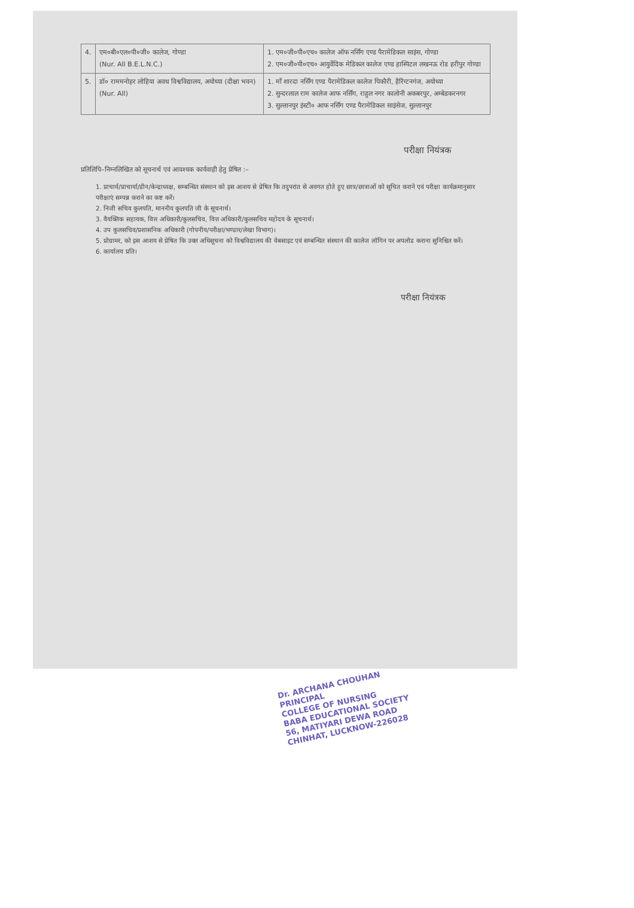| 4. | एम०बी०एल०पी०जी० कालेज, गोण्डा (Nur. All B.E.L.N.C.) | 1. एम०जी०पी०एच० कालेज ऑफ नर्सिंग एण्ड पैरामेडिकल साइंस, गोण्डा 2. एम०जी०पी०एच० आयुर्वेदिक मेडिकल कालेज एण्ड हास्पिटल लखनऊ रोड हरीपुर गोण्डा |
| 5. | डॉ० राममनोहर लोहिया अवध विश्वविद्यालय, अयोध्या (दीक्षा भवन) (Nur. All) | 1. माँ शारदा नर्सिंग एण्ड पैरामेडिकल कालेज पिकौरी, हैरिंग्टनगंज, अयोध्या 2. सुन्दरलाल राम कालेज आफ नर्सिंग, राहुल नगर कालोनी अकबरपुर, अम्बेडकरनगर 3. सुल्तानपुर इंस्टी० आफ नर्सिंग एण्ड पैरामेडिकल साइंसेज, सुल्तानपुर |
परीक्षा नियंत्रक
प्रतिलिपि–निम्नलिखित को सूचनार्थ एवं आवश्यक कार्यवाही हेतु प्रेषित :–
1. प्राचार्य/प्राचार्या/डीन/केन्द्राध्यक्ष, सम्बन्धित संस्थान को इस आशय से प्रेषित कि तदुपरांत से अवगत होते हुए छात्र/छात्राओं को सूचित कराने एवं परीक्षा कार्यक्रमानुसार परीक्षाएं सम्पन्न कराने का कष्ट करें।
2. निजी सचिव कुलपति, माननीय कुलपति जी के सूचनार्थ।
3. वैयक्तिक सहायक, वित्त अधिकारी/कुलसचिव, वित्त अधिकारी/कुलसचिव महोदय के सूचनार्थ।
4. उप कुलसचिव/प्रशासनिक अधिकारी (गोपनीय/परीक्षा/भण्डार/लेखा विभाग)।
5. प्रोग्रामर, को इस आशय से प्रेषित कि उक्त अधिसूचना को विश्वविद्यालय की वेबसाइट एवं सम्बन्धित संस्थान की कालेज लॉगिन पर अपलोड कराना सुनिश्चित करें।
6. कार्यालय प्रति।
परीक्षा नियंत्रक
Dr. ARCHANA CHOUHAN
PRINCIPAL
COLLEGE OF NURSING
BABA EDUCATIONAL SOCIETY
56, MATIYARI DEWA ROAD
CHINHAT, LUCKNOW-226028